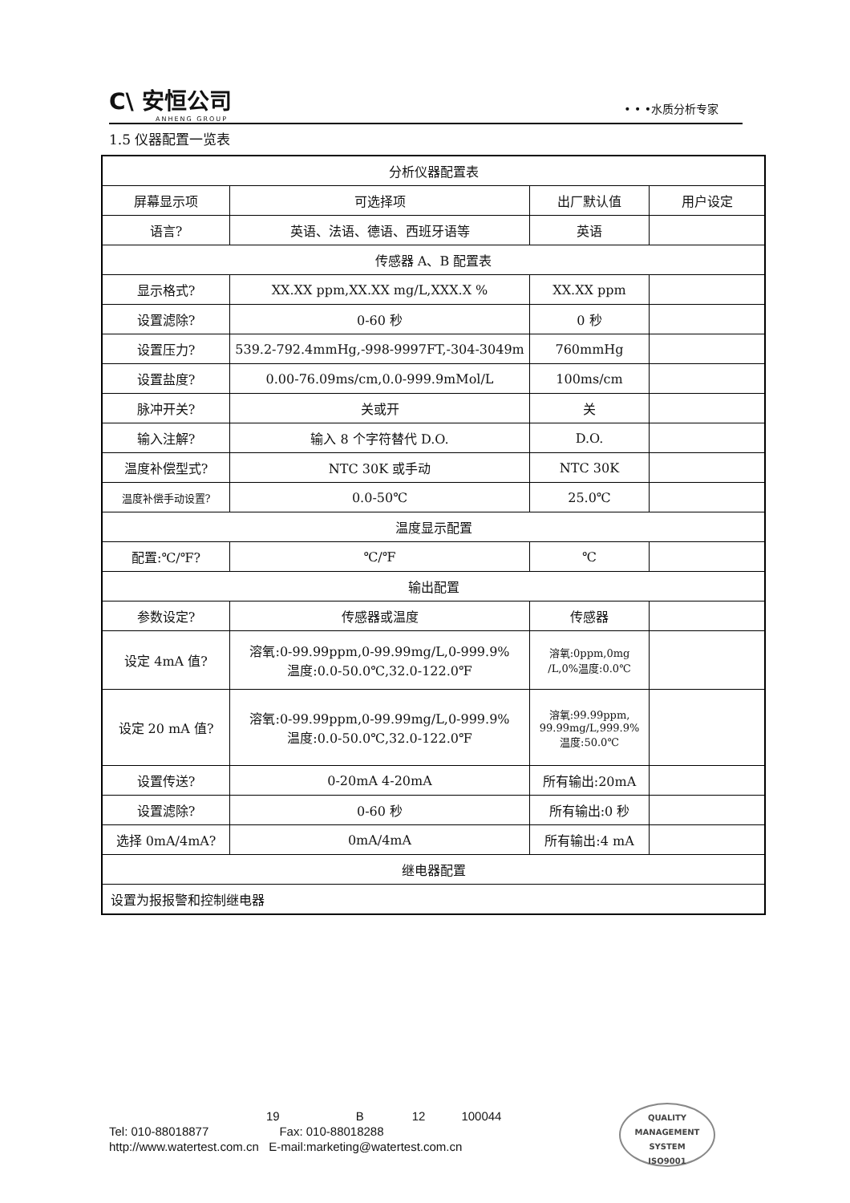C\ 安恒公司
ANHENG GROUP
• • •水质分析专家
1.5 仪器配置一览表
| 分析仪器配置表 | | | |
| 屏幕显示项 | 可选择项 | 出厂默认值 | 用户设定 |
| 语言? | 英语、法语、德语、西班牙语等 | 英语 | |
| 传感器 A、B 配置表 | | | |
| 显示格式? | XX.XX ppm,XX.XX mg/L,XXX.X % | XX.XX ppm | |
| 设置滤除? | 0-60 秒 | 0 秒 | |
| 设置压力? | 539.2-792.4mmHg,-998-9997FT,-304-3049m | 760mmHg | |
| 设置盐度? | 0.00-76.09ms/cm,0.0-999.9mMol/L | 100ms/cm | |
| 脉冲开关? | 关或开 | 关 | |
| 输入注解? | 输入 8 个字符替代 D.O. | D.O. | |
| 温度补偿型式? | NTC 30K 或手动 | NTC 30K | |
| 温度补偿手动设置? | 0.0-50℃ | 25.0℃ | |
| 温度显示配置 | | | |
| 配置:℃/℉? | ℃/℉ | ℃ | |
| 输出配置 | | | |
| 参数设定? | 传感器或温度 | 传感器 | |
| 设定 4mA 值? | 溶氧:0-99.99ppm,0-99.99mg/L,0-999.9% 温度:0.0-50.0℃,32.0-122.0℉ | 溶氧:0ppm,0mg /L,0%温度:0.0℃ | |
| 设定 20 mA 值? | 溶氧:0-99.99ppm,0-99.99mg/L,0-999.9% 温度:0.0-50.0℃,32.0-122.0℉ | 溶氧:99.99ppm, 99.99mg/L,999.9% 温度:50.0℃ | |
| 设置传送? | 0-20mA 4-20mA | 所有输出:20mA | |
| 设置滤除? | 0-60 秒 | 所有输出:0 秒 | |
| 选择 0mA/4mA? | 0mA/4mA | 所有输出:4 mA | |
| 继电器配置 | | | |
| 设置为报报警和控制继电器 | | | |
19 B 12 100044
Tel: 010-88018877 Fax: 010-88018288
http://www.watertest.com.cn E-mail:marketing@watertest.com.cn
QUALITY MANAGEMENT SYSTEM
ISO9001